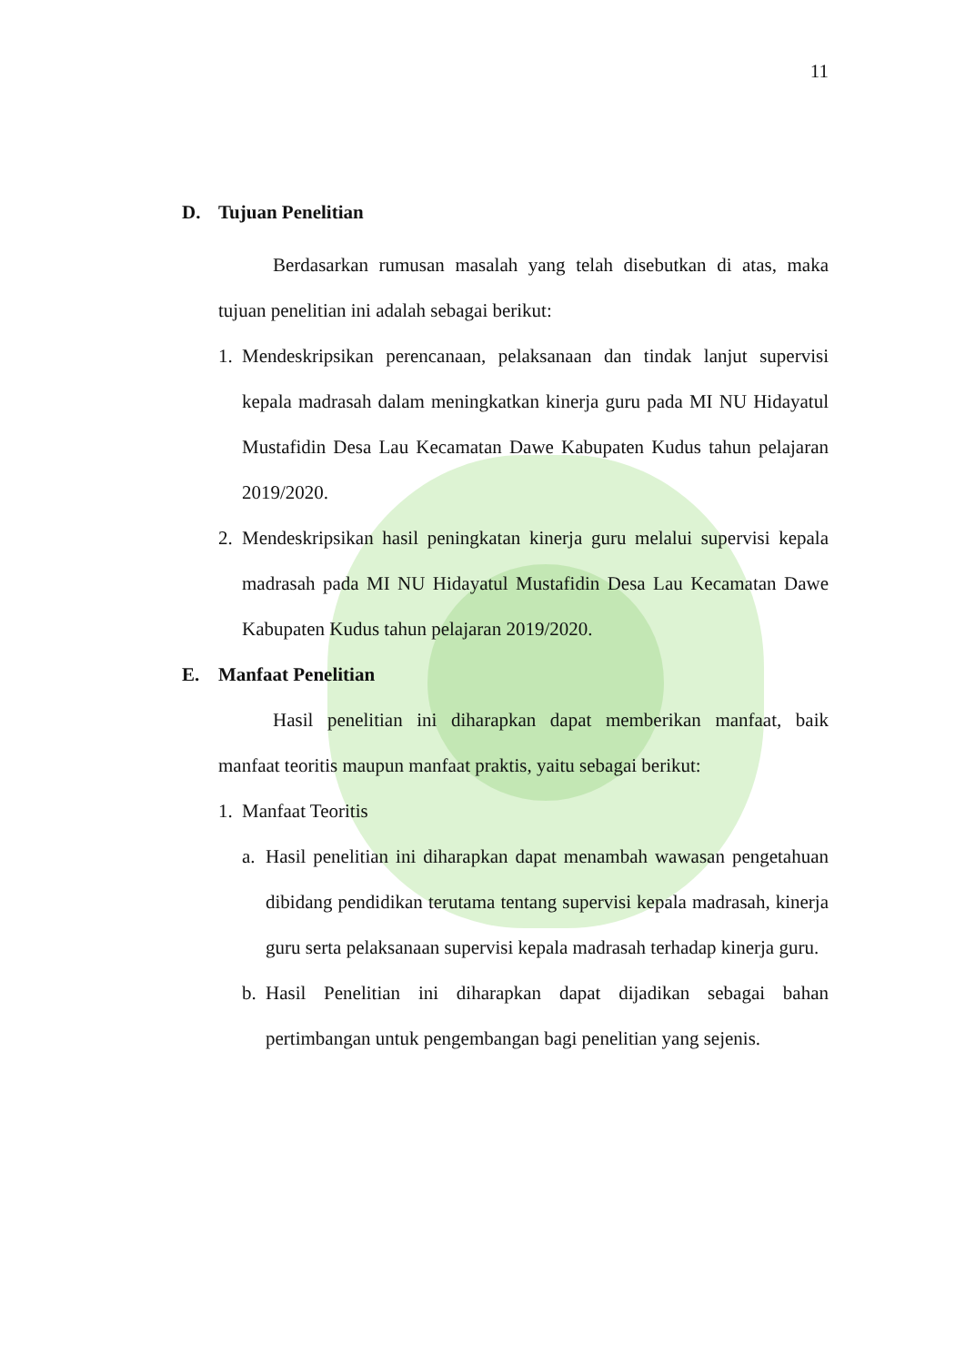11
D. Tujuan Penelitian
Berdasarkan rumusan masalah yang telah disebutkan di atas, maka tujuan penelitian ini adalah sebagai berikut:
1. Mendeskripsikan perencanaan, pelaksanaan dan tindak lanjut supervisi kepala madrasah dalam meningkatkan kinerja guru pada MI NU Hidayatul Mustafidin Desa Lau Kecamatan Dawe Kabupaten Kudus tahun pelajaran 2019/2020.
2. Mendeskripsikan hasil peningkatan kinerja guru melalui supervisi kepala madrasah pada MI NU Hidayatul Mustafidin Desa Lau Kecamatan Dawe Kabupaten Kudus tahun pelajaran 2019/2020.
E. Manfaat Penelitian
Hasil penelitian ini diharapkan dapat memberikan manfaat, baik manfaat teoritis maupun manfaat praktis, yaitu sebagai berikut:
1. Manfaat Teoritis
a. Hasil penelitian ini diharapkan dapat menambah wawasan pengetahuan dibidang pendidikan terutama tentang supervisi kepala madrasah, kinerja guru serta pelaksanaan supervisi kepala madrasah terhadap kinerja guru.
b. Hasil Penelitian ini diharapkan dapat dijadikan sebagai bahan pertimbangan untuk pengembangan bagi penelitian yang sejenis.